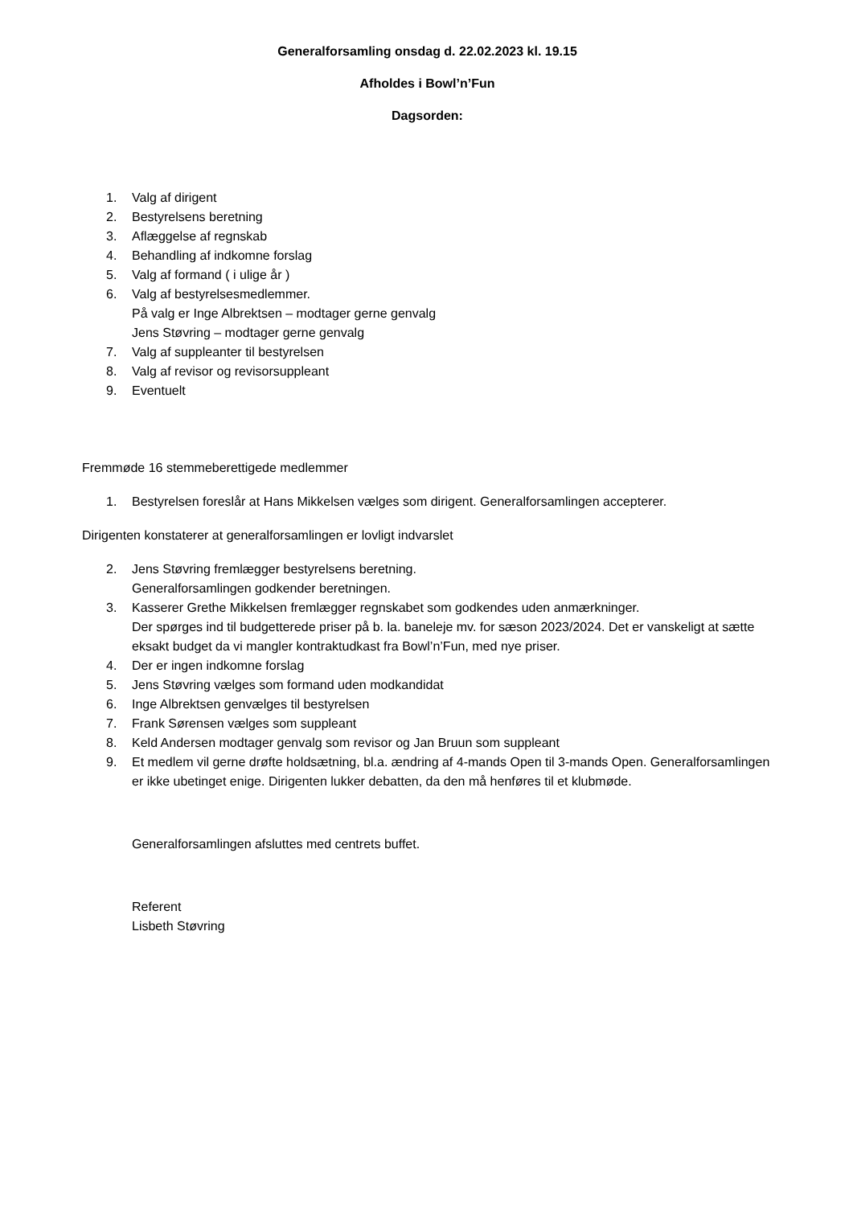Generalforsamling onsdag d. 22.02.2023 kl. 19.15
Afholdes i Bowl’n’Fun
Dagsorden:
1. Valg af dirigent
2. Bestyrelsens beretning
3. Aflæggelse af regnskab
4. Behandling af indkomne forslag
5. Valg af formand ( i ulige år )
6. Valg af bestyrelsesmedlemmer.
På valg er Inge Albrektsen – modtager gerne genvalg
Jens Støvring – modtager gerne genvalg
7. Valg af suppleanter til bestyrelsen
8. Valg af revisor og revisorsuppleant
9. Eventuelt
Fremmøde 16 stemmeberettigede medlemmer
1. Bestyrelsen foreslår at Hans Mikkelsen vælges som dirigent. Generalforsamlingen accepterer.
Dirigenten konstaterer at generalforsamlingen er lovligt indvarslet
2. Jens Støvring fremlægger bestyrelsens beretning.
Generalforsamlingen godkender beretningen.
3. Kasserer Grethe Mikkelsen fremlægger regnskabet som godkendes uden anmærkninger.
Der spørges ind til budgetterede priser på b. la. baneleje mv. for sæson 2023/2024. Det er vanskeligt at sætte eksakt budget da vi mangler kontraktudkast fra Bowl’n’Fun, med nye priser.
4. Der er ingen indkomne forslag
5. Jens Støvring vælges som formand uden modkandidat
6. Inge Albrektsen genvælges til bestyrelsen
7. Frank Sørensen vælges som suppleant
8. Keld Andersen modtager genvalg som revisor og Jan Bruun som suppleant
9. Et medlem vil gerne drøfte holdsætning, bl.a. ændring af 4-mands Open til 3-mands Open. Generalforsamlingen er ikke ubetinget enige. Dirigenten lukker debatten, da den må henføres til et klubmøde.
Generalforsamlingen afsluttes med centrets buffet.
Referent
Lisbeth Støvring